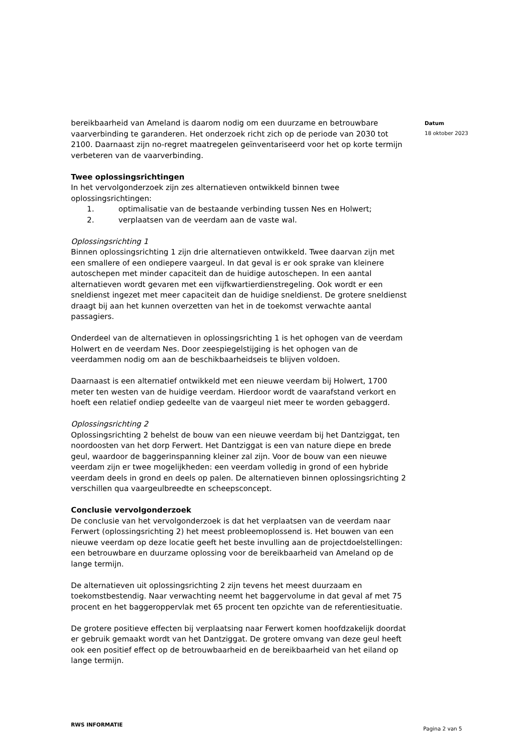bereikbaarheid van Ameland is daarom nodig om een duurzame en betrouwbare vaarverbinding te garanderen. Het onderzoek richt zich op de periode van 2030 tot 2100. Daarnaast zijn no-regret maatregelen geïnventariseerd voor het op korte termijn verbeteren van de vaarverbinding.
Twee oplossingsrichtingen
In het vervolgonderzoek zijn zes alternatieven ontwikkeld binnen twee oplossingsrichtingen:
1. optimalisatie van de bestaande verbinding tussen Nes en Holwert;
2. verplaatsen van de veerdam aan de vaste wal.
Oplossingsrichting 1
Binnen oplossingsrichting 1 zijn drie alternatieven ontwikkeld. Twee daarvan zijn met een smallere of een ondiepere vaargeul. In dat geval is er ook sprake van kleinere autoschepen met minder capaciteit dan de huidige autoschepen. In een aantal alternatieven wordt gevaren met een vijfkwartierdienstregeling. Ook wordt er een sneldienst ingezet met meer capaciteit dan de huidige sneldienst. De grotere sneldienst draagt bij aan het kunnen overzetten van het in de toekomst verwachte aantal passagiers.
Onderdeel van de alternatieven in oplossingsrichting 1 is het ophogen van de veerdam Holwert en de veerdam Nes. Door zeespiegelstijging is het ophogen van de veerdammen nodig om aan de beschikbaarheidseis te blijven voldoen.
Daarnaast is een alternatief ontwikkeld met een nieuwe veerdam bij Holwert, 1700 meter ten westen van de huidige veerdam. Hierdoor wordt de vaarafstand verkort en hoeft een relatief ondiep gedeelte van de vaargeul niet meer te worden gebaggerd.
Oplossingsrichting 2
Oplossingsrichting 2 behelst de bouw van een nieuwe veerdam bij het Dantziggat, ten noordoosten van het dorp Ferwert. Het Dantziggat is een van nature diepe en brede geul, waardoor de baggerinspanning kleiner zal zijn. Voor de bouw van een nieuwe veerdam zijn er twee mogelijkheden: een veerdam volledig in grond of een hybride veerdam deels in grond en deels op palen. De alternatieven binnen oplossingsrichting 2 verschillen qua vaargeulbreedte en scheepsconcept.
Conclusie vervolgonderzoek
De conclusie van het vervolgonderzoek is dat het verplaatsen van de veerdam naar Ferwert (oplossingsrichting 2) het meest probleemoplossend is. Het bouwen van een nieuwe veerdam op deze locatie geeft het beste invulling aan de projectdoelstellingen: een betrouwbare en duurzame oplossing voor de bereikbaarheid van Ameland op de lange termijn.
De alternatieven uit oplossingsrichting 2 zijn tevens het meest duurzaam en toekomstbestendig. Naar verwachting neemt het baggervolume in dat geval af met 75 procent en het baggeroppervlak met 65 procent ten opzichte van de referentiesituatie.
De grotere positieve effecten bij verplaatsing naar Ferwert komen hoofdzakelijk doordat er gebruik gemaakt wordt van het Dantziggat. De grotere omvang van deze geul heeft ook een positief effect op de betrouwbaarheid en de bereikbaarheid van het eiland op lange termijn.
Datum
18 oktober 2023
RWS INFORMATIE Pagina 2 van 5